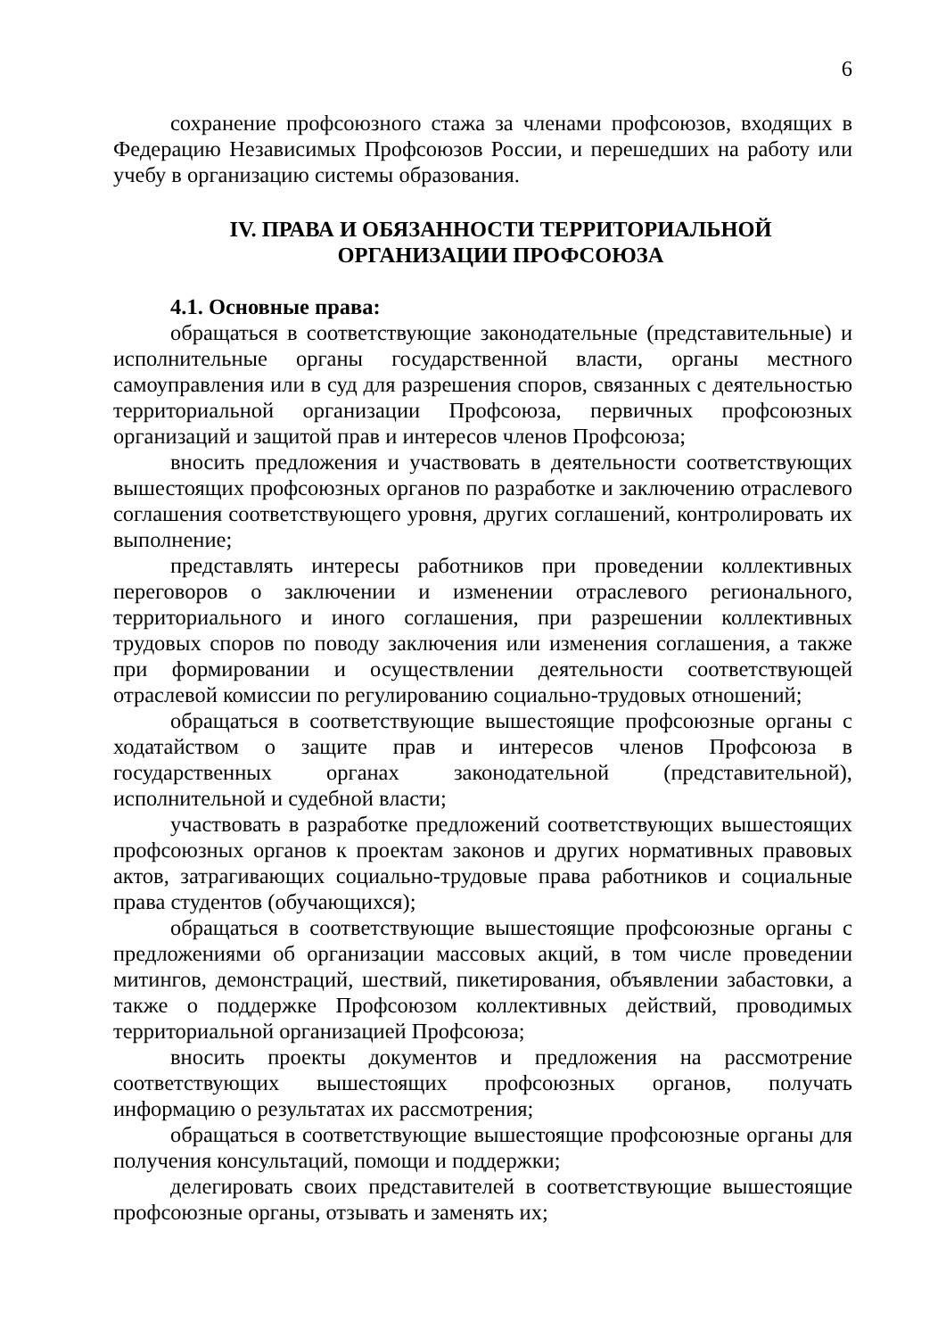6
сохранение профсоюзного стажа за членами профсоюзов, входящих в Федерацию Независимых Профсоюзов России, и перешедших на работу или учебу в организацию системы образования.
IV. ПРАВА И ОБЯЗАННОСТИ ТЕРРИТОРИАЛЬНОЙ
ОРГАНИЗАЦИИ ПРОФСОЮЗА
4.1. Основные права:
обращаться в соответствующие законодательные (представительные) и исполнительные органы государственной власти, органы местного самоуправления или в суд для разрешения споров, связанных с деятельностью территориальной организации Профсоюза, первичных профсоюзных организаций и защитой прав и интересов членов Профсоюза;
вносить предложения и участвовать в деятельности соответствующих вышестоящих профсоюзных органов по разработке и заключению отраслевого соглашения соответствующего уровня, других соглашений, контролировать их выполнение;
представлять интересы работников при проведении коллективных переговоров о заключении и изменении отраслевого регионального, территориального и иного соглашения, при разрешении коллективных трудовых споров по поводу заключения или изменения соглашения, а также при формировании и осуществлении деятельности соответствующей отраслевой комиссии по регулированию социально-трудовых отношений;
обращаться в соответствующие вышестоящие профсоюзные органы с ходатайством о защите прав и интересов членов Профсоюза в государственных органах законодательной (представительной), исполнительной и судебной власти;
участвовать в разработке предложений соответствующих вышестоящих профсоюзных органов к проектам законов и других нормативных правовых актов, затрагивающих социально-трудовые права работников и социальные права студентов (обучающихся);
обращаться в соответствующие вышестоящие профсоюзные органы с предложениями об организации массовых акций, в том числе проведении митингов, демонстраций, шествий, пикетирования, объявлении забастовки, а также о поддержке Профсоюзом коллективных действий, проводимых территориальной организацией Профсоюза;
вносить проекты документов и предложения на рассмотрение соответствующих вышестоящих профсоюзных органов, получать информацию о результатах их рассмотрения;
обращаться в соответствующие вышестоящие профсоюзные органы для получения консультаций, помощи и поддержки;
делегировать своих представителей в соответствующие вышестоящие профсоюзные органы, отзывать и заменять их;